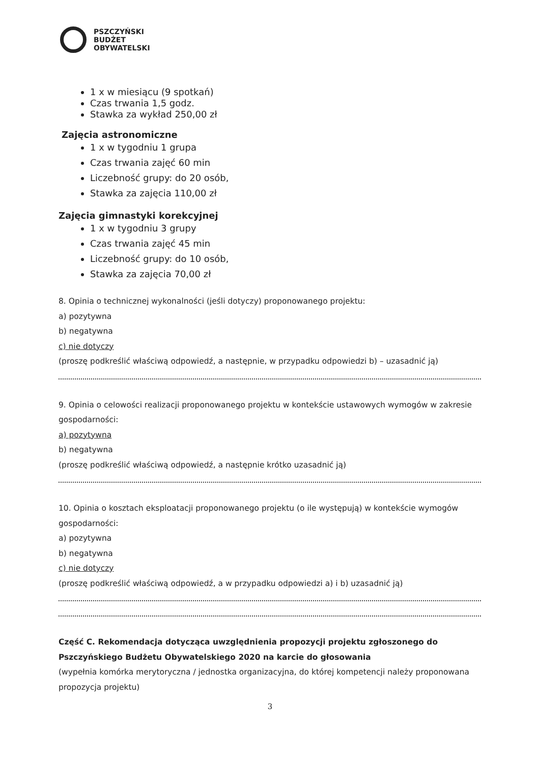PSZCZYŃSKI
BUDŻET
OBYWATELSKI
1 x w miesiącu (9 spotkań)
Czas trwania 1,5 godz.
Stawka za wykład 250,00 zł
Zajęcia astronomiczne
1 x w tygodniu 1 grupa
Czas trwania zajęć 60 min
Liczebność grupy: do 20 osób,
Stawka za zajęcia 110,00 zł
Zajęcia gimnastyki korekcyjnej
1 x w tygodniu 3 grupy
Czas trwania zajęć 45 min
Liczebność grupy: do 10 osób,
Stawka za zajęcia 70,00 zł
8. Opinia o technicznej wykonalności (jeśli dotyczy) proponowanego projektu:
a) pozytywna
b) negatywna
c) nie dotyczy
(proszę podkreślić właściwą odpowiedź, a następnie, w przypadku odpowiedzi b) – uzasadnić ją)
9. Opinia o celowości realizacji proponowanego projektu w kontekście ustawowych wymogów w zakresie gospodarności:
a) pozytywna
b) negatywna
(proszę podkreślić właściwą odpowiedź, a następnie krótko uzasadnić ją)
10. Opinia o kosztach eksploatacji proponowanego projektu (o ile występują) w kontekście wymogów gospodarności:
a) pozytywna
b) negatywna
c) nie dotyczy
(proszę podkreślić właściwą odpowiedź, a w przypadku odpowiedzi a) i b) uzasadnić ją)
Część C. Rekomendacja dotycząca uwzględnienia propozycji projektu zgłoszonego do Pszczyńskiego Budżetu Obywatelskiego 2020 na karcie do głosowania
(wypełnia komórka merytoryczna / jednostka organizacyjna, do której kompetencji należy proponowana propozycja projektu)
3